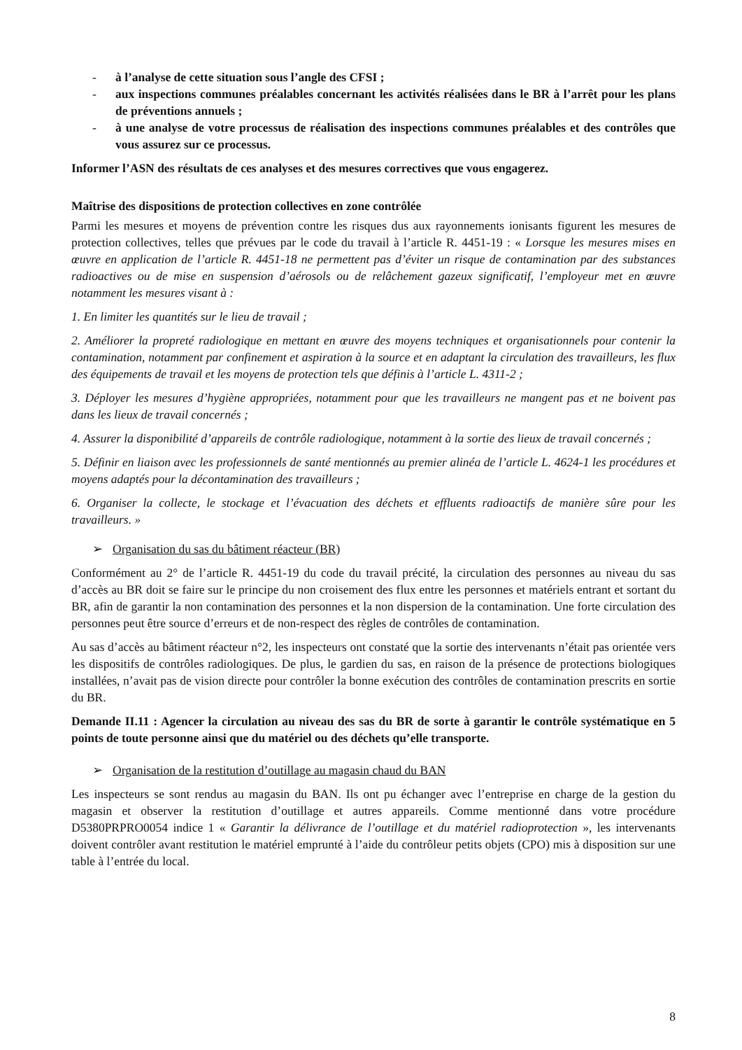- à l’analyse de cette situation sous l’angle des CFSI ;
- aux inspections communes préalables concernant les activités réalisées dans le BR à l’arrêt pour les plans de préventions annuels ;
- à une analyse de votre processus de réalisation des inspections communes préalables et des contrôles que vous assurez sur ce processus.
Informer l’ASN des résultats de ces analyses et des mesures correctives que vous engagerez.
Maîtrise des dispositions de protection collectives en zone contrôlée
Parmi les mesures et moyens de prévention contre les risques dus aux rayonnements ionisants figurent les mesures de protection collectives, telles que prévues par le code du travail à l’article R. 4451-19 : « Lorsque les mesures mises en œuvre en application de l’article R. 4451-18 ne permettent pas d’éviter un risque de contamination par des substances radioactives ou de mise en suspension d’aérosols ou de relâchement gazeux significatif, l’employeur met en œuvre notamment les mesures visant à :
1. En limiter les quantités sur le lieu de travail ;
2. Améliorer la propreté radiologique en mettant en œuvre des moyens techniques et organisationnels pour contenir la contamination, notamment par confinement et aspiration à la source et en adaptant la circulation des travailleurs, les flux des équipements de travail et les moyens de protection tels que définis à l’article L. 4311-2 ;
3. Déployer les mesures d’hygiène appropriées, notamment pour que les travailleurs ne mangent pas et ne boivent pas dans les lieux de travail concernés ;
4. Assurer la disponibilité d’appareils de contrôle radiologique, notamment à la sortie des lieux de travail concernés ;
5. Définir en liaison avec les professionnels de santé mentionnés au premier alinéa de l’article L. 4624-1 les procédures et moyens adaptés pour la décontamination des travailleurs ;
6. Organiser la collecte, le stockage et l’évacuation des déchets et effluents radioactifs de manière sûre pour les travailleurs. »
➢ Organisation du sas du bâtiment réacteur (BR)
Conformément au 2° de l’article R. 4451-19 du code du travail précité, la circulation des personnes au niveau du sas d’accès au BR doit se faire sur le principe du non croisement des flux entre les personnes et matériels entrant et sortant du BR, afin de garantir la non contamination des personnes et la non dispersion de la contamination. Une forte circulation des personnes peut être source d’erreurs et de non-respect des règles de contrôles de contamination.
Au sas d’accès au bâtiment réacteur n°2, les inspecteurs ont constaté que la sortie des intervenants n’était pas orientée vers les dispositifs de contrôles radiologiques. De plus, le gardien du sas, en raison de la présence de protections biologiques installées, n’avait pas de vision directe pour contrôler la bonne exécution des contrôles de contamination prescrits en sortie du BR.
Demande II.11 : Agencer la circulation au niveau des sas du BR de sorte à garantir le contrôle systématique en 5 points de toute personne ainsi que du matériel ou des déchets qu’elle transporte.
➢ Organisation de la restitution d’outillage au magasin chaud du BAN
Les inspecteurs se sont rendus au magasin du BAN. Ils ont pu échanger avec l’entreprise en charge de la gestion du magasin et observer la restitution d’outillage et autres appareils. Comme mentionné dans votre procédure D5380PRPRO0054 indice 1 « Garantir la délivrance de l’outillage et du matériel radioprotection », les intervenants doivent contrôler avant restitution le matériel emprunté à l’aide du contrôleur petits objets (CPO) mis à disposition sur une table à l’entrée du local.
8